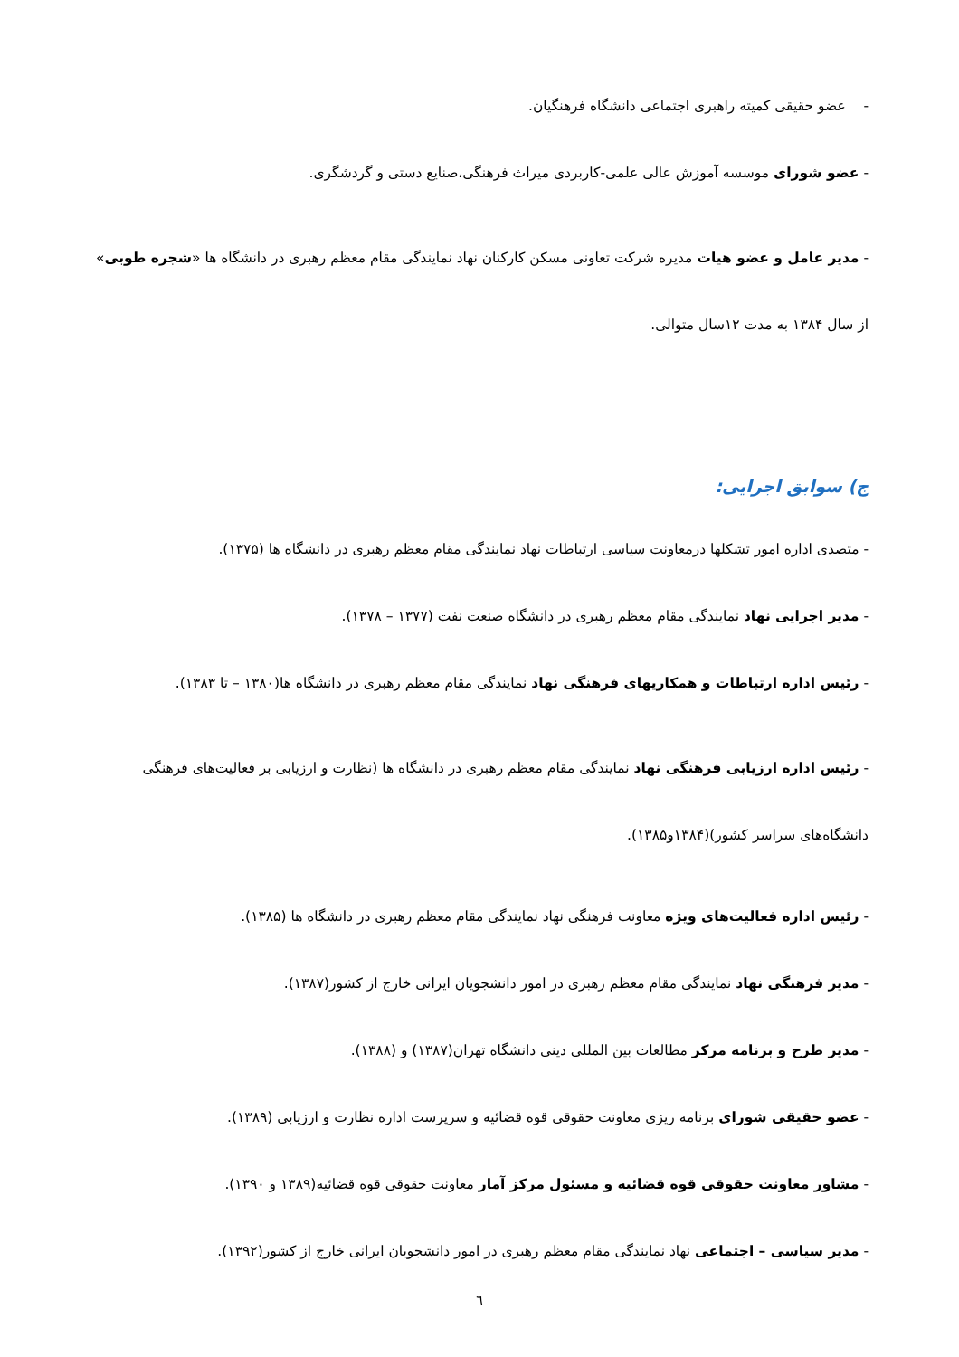- عضو حقیقی کمیته راهبری اجتماعی دانشگاه فرهنگیان.
- عضو شورای موسسه آموزش عالی علمی-کاربردی میراث فرهنگی،صنایع دستی و گردشگری.
- مدیر عامل و عضو هیات مدیره شرکت تعاونی مسکن کارکنان نهاد نمایندگی مقام معظم رهبری در دانشگاه ها «شجره طوبی» از سال ۱۳۸۴ به مدت ۱۲سال متوالی.
ج) سوابق اجرایی:
- متصدی اداره امور تشکلها درمعاونت سیاسی ارتباطات نهاد نمایندگی مقام معظم رهبری در دانشگاه ها (۱۳۷۵).
- مدیر اجرایی نهاد نمایندگی مقام معظم رهبری در دانشگاه صنعت نفت (۱۳۷۷ – ۱۳۷۸).
- رئیس اداره ارتباطات و همکاریهای فرهنگی نهاد نمایندگی مقام معظم رهبری در دانشگاه ها(۱۳۸۰ – تا ۱۳۸۳).
- رئیس اداره ارزیابی فرهنگی نهاد نمایندگی مقام معظم رهبری در دانشگاه ها (نظارت و ارزیابی بر فعالیت‌های فرهنگی دانشگاه‌های سراسر کشور)(۱۳۸۴و۱۳۸۵).
- رئیس اداره فعالیت‌های ویژه معاونت فرهنگی نهاد نمایندگی مقام معظم رهبری در دانشگاه ها (۱۳۸۵).
- مدیر فرهنگی نهاد نمایندگی مقام معظم رهبری در امور دانشجویان ایرانی خارج از کشور(۱۳۸۷).
- مدیر طرح و برنامه مرکز مطالعات بین المللی دینی دانشگاه تهران(۱۳۸۷) و (۱۳۸۸).
- عضو حقیقی شورای برنامه ریزی معاونت حقوقی قوه قضائیه و سرپرست اداره نظارت و ارزیابی (۱۳۸۹).
- مشاور معاونت حقوقی قوه قضائیه و مسئول مرکز آمار معاونت حقوقی قوه قضائیه(۱۳۸۹ و ۱۳۹۰).
- مدیر سیاسی – اجتماعی نهاد نمایندگی مقام معظم رهبری در امور دانشجویان ایرانی خارج از کشور(۱۳۹۲).
٦